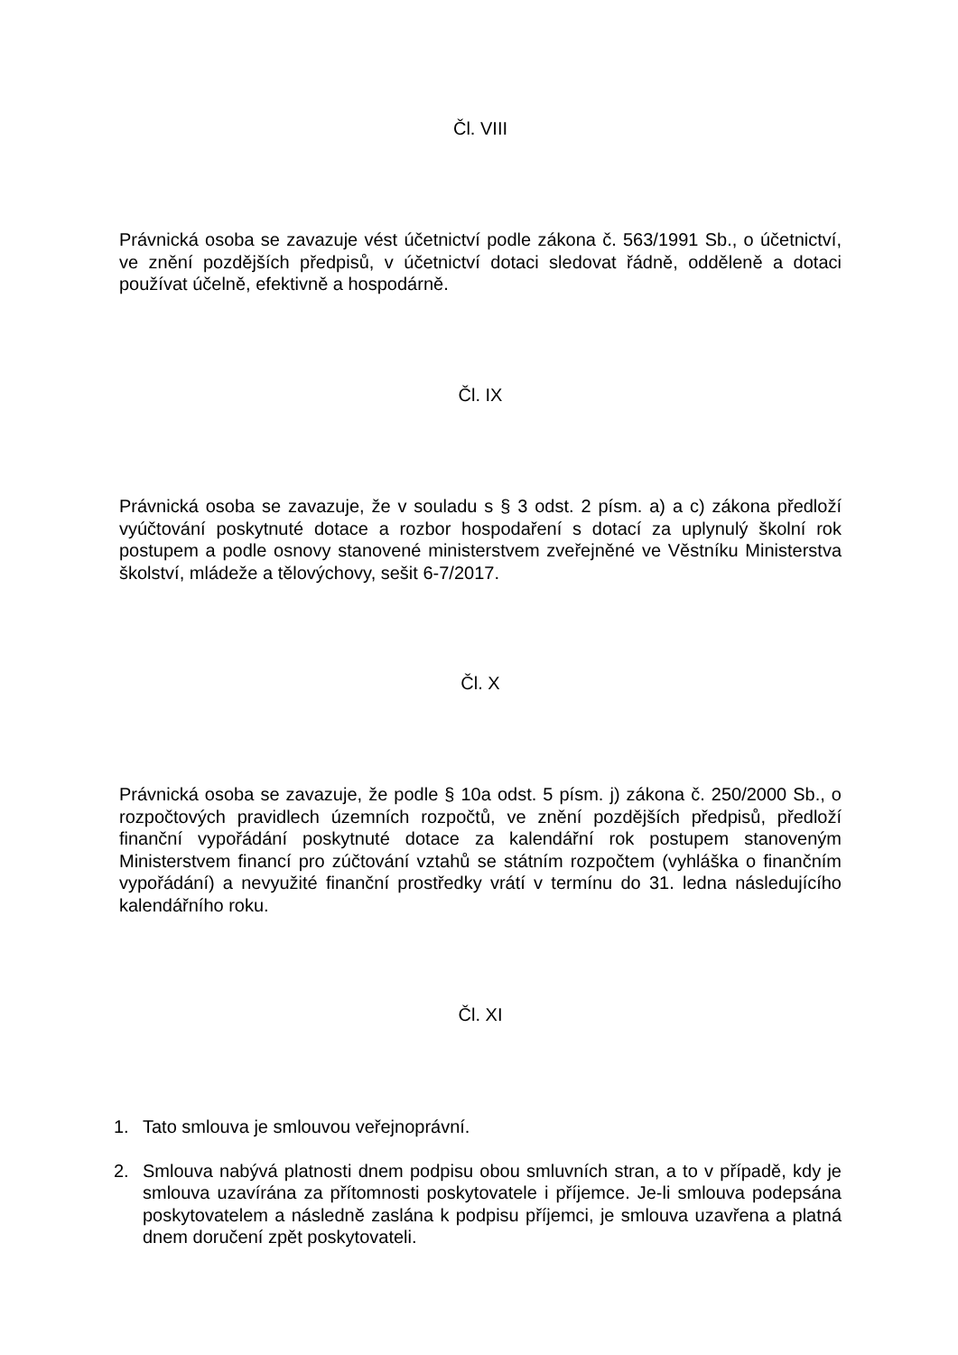Čl. VIII
Právnická osoba se zavazuje vést účetnictví podle zákona č. 563/1991 Sb., o účetnictví, ve znění pozdějších předpisů, v účetnictví dotaci sledovat řádně, odděleně a dotaci používat účelně, efektivně a hospodárně.
Čl. IX
Právnická osoba se zavazuje, že v souladu s § 3 odst. 2 písm. a) a c) zákona předloží vyúčtování poskytnuté dotace a rozbor hospodaření s dotací za uplynulý školní rok postupem a podle osnovy stanovené ministerstvem zveřejněné ve Věstníku Ministerstva školství, mládeže a tělovýchovy, sešit 6-7/2017.
Čl. X
Právnická osoba se zavazuje, že podle § 10a odst. 5 písm. j) zákona č. 250/2000 Sb., o rozpočtových pravidlech územních rozpočtů, ve znění pozdějších předpisů, předloží finanční vypořádání poskytnuté dotace za kalendářní rok postupem stanoveným Ministerstvem financí pro zúčtování vztahů se státním rozpočtem (vyhláška o finančním vypořádání) a nevyužité finanční prostředky vrátí v termínu do 31. ledna následujícího kalendářního roku.
Čl. XI
1. Tato smlouva je smlouvou veřejnoprávní.
2. Smlouva nabývá platnosti dnem podpisu obou smluvních stran, a to v případě, kdy je smlouva uzavírána za přítomnosti poskytovatele i příjemce. Je-li smlouva podepsána poskytovatelem a následně zaslána k podpisu příjemci, je smlouva uzavřena a platná dnem doručení zpět poskytovateli.